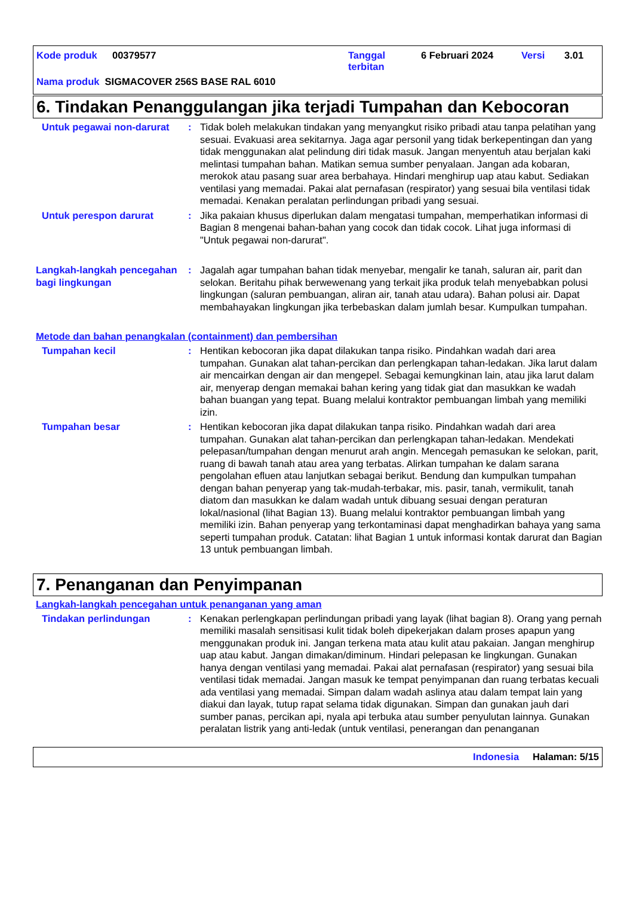Kode produk 00379577 Tanggal
terbitan 6 Februari 2024 Versi 3.01
Nama produk SIGMACOVER 256S BASE RAL 6010
6. Tindakan Penanggulangan jika terjadi Tumpahan dan Kebocoran
Untuk pegawai non-darurat
: Tidak boleh melakukan tindakan yang menyangkut risiko pribadi atau tanpa pelatihan yang sesuai. Evakuasi area sekitarnya. Jaga agar personil yang tidak berkepentingan dan yang tidak menggunakan alat pelindung diri tidak masuk. Jangan menyentuh atau berjalan kaki melintasi tumpahan bahan. Matikan semua sumber penyalaan. Jangan ada kobaran, merokok atau pasang suar area berbahaya. Hindari menghirup uap atau kabut. Sediakan ventilasi yang memadai. Pakai alat pernafasan (respirator) yang sesuai bila ventilasi tidak memadai. Kenakan peralatan perlindungan pribadi yang sesuai.
Untuk perespon darurat : Jika pakaian khusus diperlukan dalam mengatasi tumpahan, memperhatikan informasi di Bagian 8 mengenai bahan-bahan yang cocok dan tidak cocok. Lihat juga informasi di "Untuk pegawai non-darurat".
Langkah-langkah pencegahan bagi lingkungan
: Jagalah agar tumpahan bahan tidak menyebar, mengalir ke tanah, saluran air, parit dan selokan. Beritahu pihak berwewenang yang terkait jika produk telah menyebabkan polusi lingkungan (saluran pembuangan, aliran air, tanah atau udara). Bahan polusi air. Dapat membahayakan lingkungan jika terbebaskan dalam jumlah besar. Kumpulkan tumpahan.
Metode dan bahan penangkalan (containment) dan pembersihan
Tumpahan kecil : Hentikan kebocoran jika dapat dilakukan tanpa risiko. Pindahkan wadah dari area tumpahan. Gunakan alat tahan-percikan dan perlengkapan tahan-ledakan. Jika larut dalam air mencairkan dengan air dan mengepel. Sebagai kemungkinan lain, atau jika larut dalam air, menyerap dengan memakai bahan kering yang tidak giat dan masukkan ke wadah bahan buangan yang tepat. Buang melalui kontraktor pembuangan limbah yang memiliki izin.
Tumpahan besar : Hentikan kebocoran jika dapat dilakukan tanpa risiko. Pindahkan wadah dari area tumpahan. Gunakan alat tahan-percikan dan perlengkapan tahan-ledakan. Mendekati pelepasan/tumpahan dengan menurut arah angin. Mencegah pemasukan ke selokan, parit, ruang di bawah tanah atau area yang terbatas. Alirkan tumpahan ke dalam sarana pengolahan efluen atau lanjutkan sebagai berikut. Bendung dan kumpulkan tumpahan dengan bahan penyerap yang tak-mudah-terbakar, mis. pasir, tanah, vermikulit, tanah diatom dan masukkan ke dalam wadah untuk dibuang sesuai dengan peraturan lokal/nasional (lihat Bagian 13). Buang melalui kontraktor pembuangan limbah yang memiliki izin. Bahan penyerap yang terkontaminasi dapat menghadirkan bahaya yang sama seperti tumpahan produk. Catatan: lihat Bagian 1 untuk informasi kontak darurat dan Bagian 13 untuk pembuangan limbah.
7. Penanganan dan Penyimpanan
Langkah-langkah pencegahan untuk penanganan yang aman
Tindakan perlindungan : Kenakan perlengkapan perlindungan pribadi yang layak (lihat bagian 8). Orang yang pernah memiliki masalah sensitisasi kulit tidak boleh dipekerjakan dalam proses apapun yang menggunakan produk ini. Jangan terkena mata atau kulit atau pakaian. Jangan menghirup uap atau kabut. Jangan dimakan/diminum. Hindari pelepasan ke lingkungan. Gunakan hanya dengan ventilasi yang memadai. Pakai alat pernafasan (respirator) yang sesuai bila ventilasi tidak memadai. Jangan masuk ke tempat penyimpanan dan ruang terbatas kecuali ada ventilasi yang memadai. Simpan dalam wadah aslinya atau dalam tempat lain yang diakui dan layak, tutup rapat selama tidak digunakan. Simpan dan gunakan jauh dari sumber panas, percikan api, nyala api terbuka atau sumber penyulutan lainnya. Gunakan peralatan listrik yang anti-ledak (untuk ventilasi, penerangan dan penanganan
Indonesia Halaman: 5/15